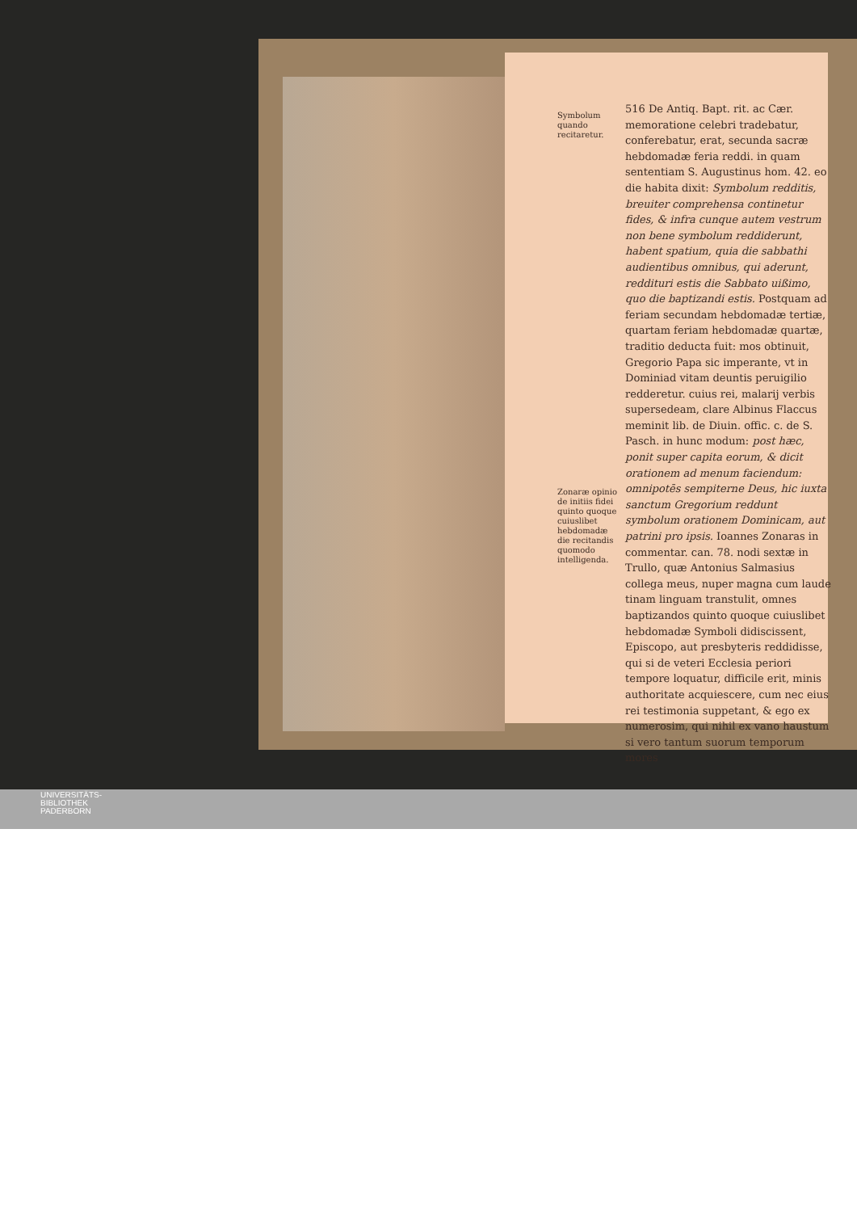Symbolum quando recitaretur.
Zonaræ opinio de initiis fidei quinto quoque cuiuslibet hebdomadæ die recitandis quomodo intelligenda.
516 De Antiq. Bapt. rit. ac Cær.
memoratione celebri tradebatur, conferebatur, erat, secunda sacræ hebdomadæ feria reddi. in quam sententiam S. Augustinus hom. 42. eo die habita dixit: Symbolum redditis, breuiter comprehensa continetur fides, & infra cunque autem vestrum non bene symbolum reddiderunt, habent spatium, quia die sabbathi audientibus omnibus, qui aderunt, reddituri estis die Sabbato uißimo, quo die baptizandi estis. Postquam ad feriam secundam hebdomadæ tertiæ, quartam feriam hebdomadæ quartæ, traditio deducta fuit: mos obtinuit, Gregorio Papa sic imperante, vt in Dominiad vitam deuntis peruigilio redderetur. cuius rei, malarij verbis supersedeam, clare Albinus Flaccus meminit lib. de Diuin. offic. c. de S. Pasch. in hunc modum: post hæc, ponit super capita eorum, & dicit orationem ad menum faciendum: omnipotēs sempiterne Deus, hic iuxta sanctum Gregorium reddunt symbolum orationem Dominicam, aut patrini pro ipsis. Ioannes Zonaras in commentar. can. 78. nodi sextæ in Trullo, quæ Antonius Salmasius collega meus, nuper magna cum laude tinam linguam transtulit, omnes baptizandos quinto quoque cuiuslibet hebdomadæ Symboli didiscissent, Episcopo, aut presbyteris reddidisse, qui si de veteri Ecclesia periori tempore loquatur, difficile erit, minis authoritate acquiescere, cum nec eius rei testimonia suppetant, & ego ex numerosim, qui nihil ex vano haustum si vero tantum suorum temporum mores
UNIVERSITÄTS-
BIBLIOTHEK
PADERBORN